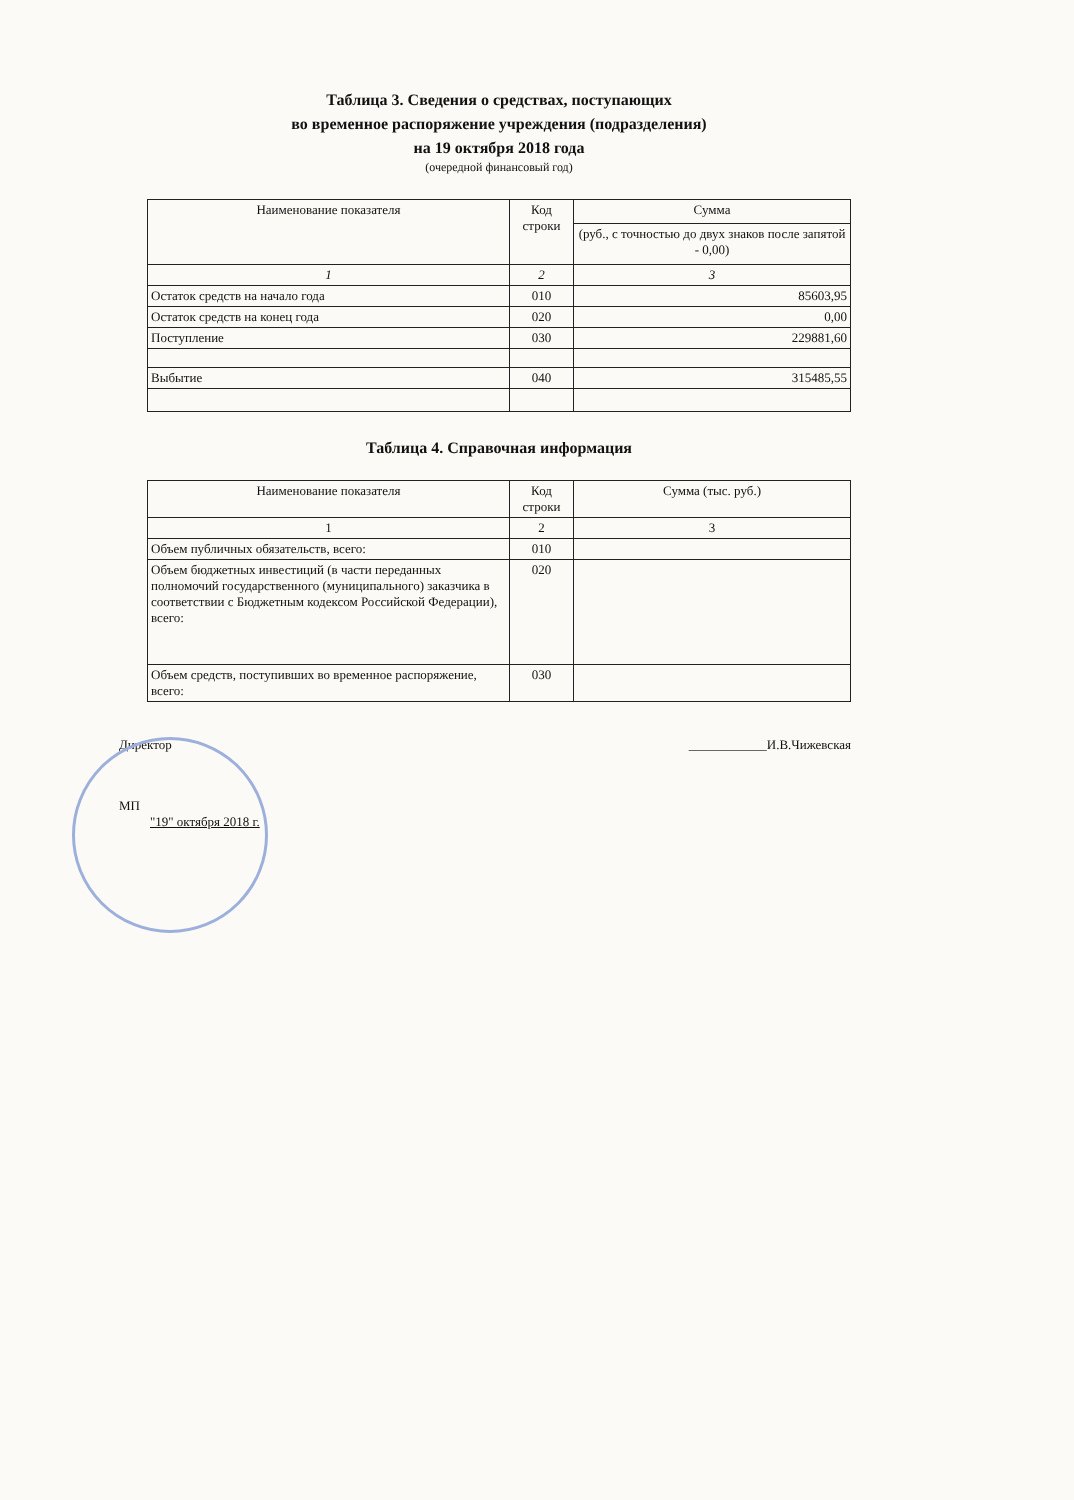Таблица 3. Сведения о средствах, поступающих
во временное распоряжение учреждения (подразделения)
на 19 октября 2018 года
(очередной финансовый год)
| Наименование показателя | Код строки | Сумма |
| --- | --- | --- |
| | | (руб., с точностью до двух знаков после запятой - 0,00) |
| 1 | 2 | 3 |
| Остаток средств на начало года | 010 | 85603,95 |
| Остаток средств на конец года | 020 | 0,00 |
| Поступление | 030 | 229881,60 |
| Выбытие | 040 | 315485,55 |
Таблица 4. Справочная информация
| Наименование показателя | Код строки | Сумма (тыс. руб.) |
| --- | --- | --- |
| 1 | 2 | 3 |
| Объем публичных обязательств, всего: | 010 | |
| Объем бюджетных инвестиций (в части переданных полномочий государственного (муниципального) заказчика в соответствии с Бюджетным кодексом Российской Федерации), всего: | 020 | |
| Объем средств, поступивших во временное распоряжение, всего: | 030 | |
Директор ____________И.В.Чижевская
МП
"19" октября 2018 г.